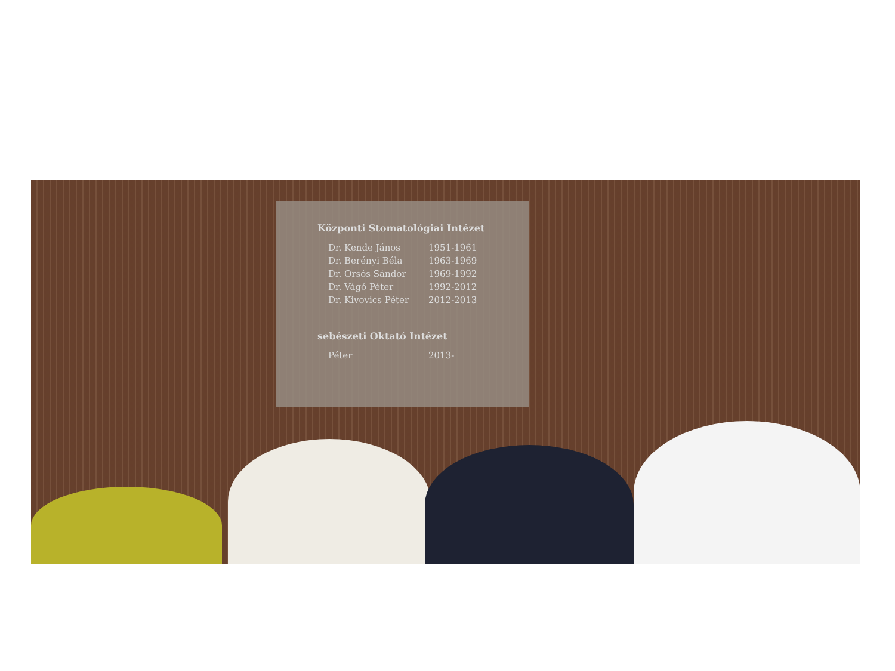Központi Stomatológiai Intézet
Dr. Kende János 1951-1961
Dr. Berényi Béla 1963-1969
Dr. Orsós Sándor 1969-1992
Dr. Vágó Péter 1992-2012
Dr. Kivovics Péter 2012-2013
sebészeti Oktató Intézet
Péter 2013-